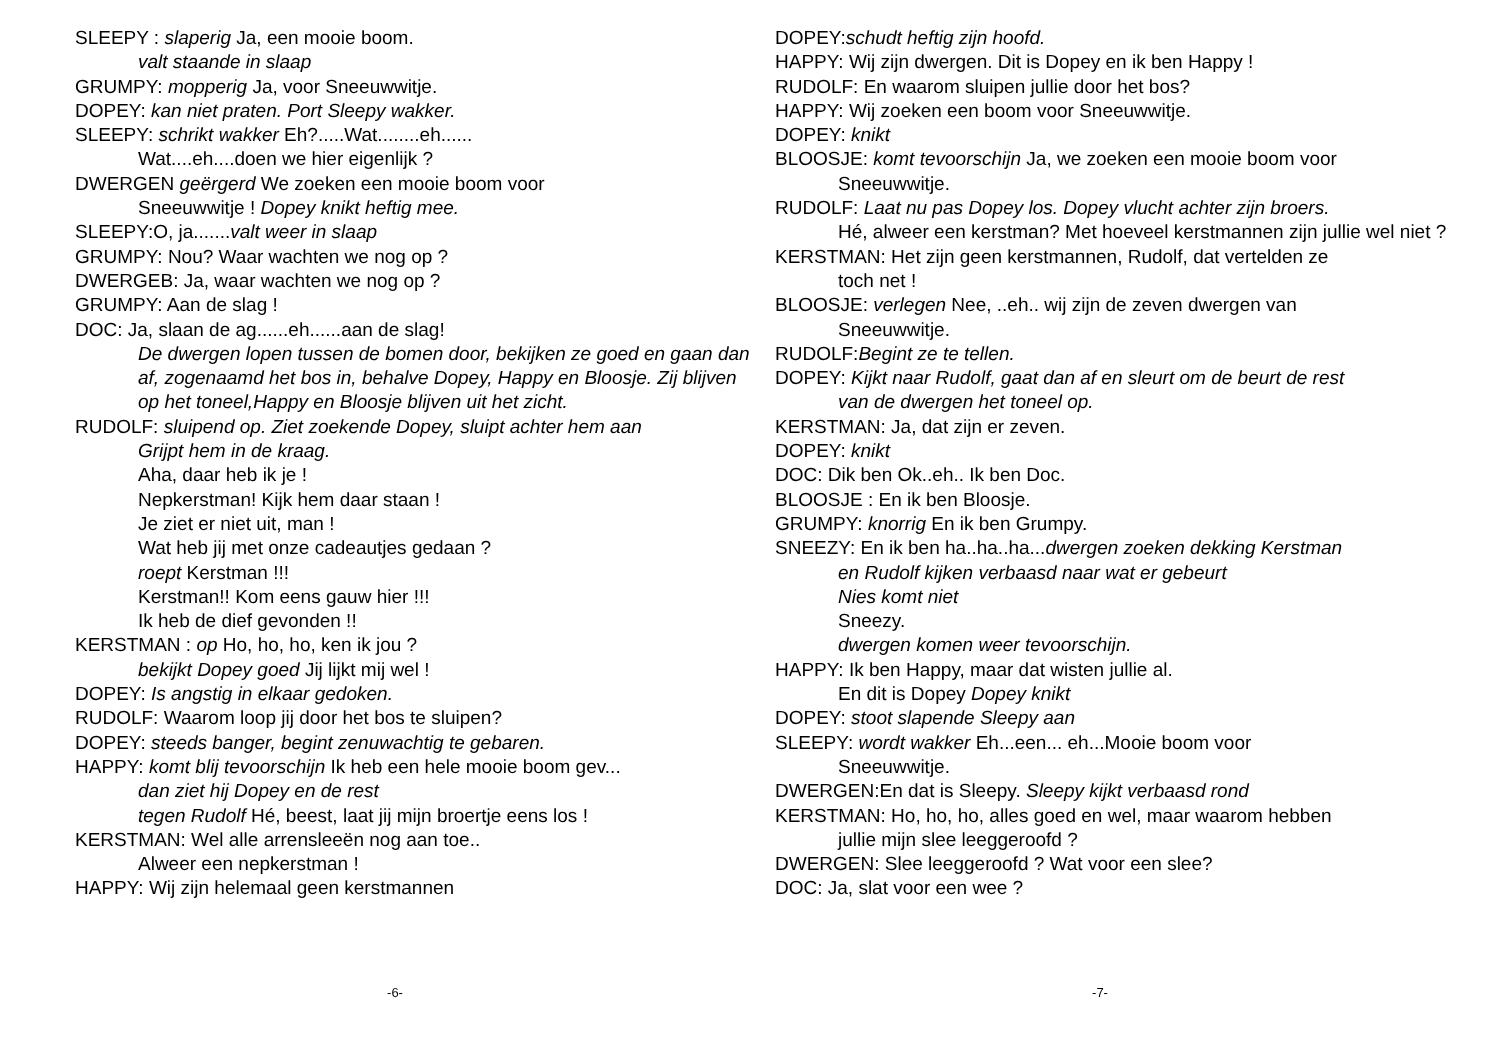SLEEPY : slaperig Ja, een mooie boom.
valt staande in slaap
GRUMPY: mopperig Ja, voor Sneeuwwitje.
DOPEY: kan niet praten. Port Sleepy wakker.
SLEEPY: schrikt wakker Eh?.....Wat........eh......
Wat....eh....doen we hier eigenlijk ?
DWERGEN geërgerd We zoeken een mooie boom voor
Sneeuwwitje ! Dopey knikt heftig mee.
SLEEPY:O, ja.......valt weer in slaap
GRUMPY: Nou? Waar wachten we nog op ?
DWERGEB: Ja, waar wachten we nog op ?
GRUMPY: Aan de slag !
DOC: Ja, slaan de ag......eh......aan de slag!
De dwergen lopen tussen de bomen door, bekijken ze goed en gaan dan af, zogenaamd het bos in, behalve Dopey, Happy en Bloosje. Zij blijven op het toneel,Happy en Bloosje blijven uit het zicht.
RUDOLF: sluipend op. Ziet zoekende Dopey, sluipt achter hem aan
Grijpt hem in de kraag.
Aha, daar heb ik je !
Nepkerstman! Kijk hem daar staan !
Je ziet er niet uit, man !
Wat heb jij met onze cadeautjes gedaan ?
roept Kerstman !!!
Kerstman!! Kom eens gauw hier !!!
Ik heb de dief gevonden !!
KERSTMAN : op Ho, ho, ho, ken ik jou ?
bekijkt Dopey goed Jij lijkt mij wel !
DOPEY: Is angstig in elkaar gedoken.
RUDOLF: Waarom loop jij door het bos te sluipen?
DOPEY: steeds banger, begint zenuwachtig te gebaren.
HAPPY: komt blij tevoorschijn Ik heb een hele mooie boom gev...
dan ziet hij Dopey en de rest
tegen Rudolf Hé, beest, laat jij mijn broertje eens los !
KERSTMAN: Wel alle arrensleeën nog aan toe..
Alweer een nepkerstman !
HAPPY: Wij zijn helemaal geen kerstmannen
-6-
DOPEY:schudt heftig zijn hoofd.
HAPPY: Wij zijn dwergen. Dit is Dopey en ik ben Happy !
RUDOLF: En waarom sluipen jullie door het bos?
HAPPY: Wij zoeken een boom voor Sneeuwwitje.
DOPEY: knikt
BLOOSJE: komt tevoorschijn Ja, we zoeken een mooie boom voor
Sneeuwwitje.
RUDOLF: Laat nu pas Dopey los. Dopey vlucht achter zijn broers.
Hé, alweer een kerstman? Met hoeveel kerstmannen zijn jullie wel niet ?
KERSTMAN: Het zijn geen kerstmannen, Rudolf, dat vertelden ze
toch net !
BLOOSJE: verlegen Nee, ..eh.. wij zijn de zeven dwergen van
Sneeuwwitje.
RUDOLF:Begint ze te tellen.
DOPEY: Kijkt naar Rudolf, gaat dan af en sleurt om de beurt de rest
van de dwergen het toneel op.
KERSTMAN: Ja, dat zijn er zeven.
DOPEY: knikt
DOC: Dik ben Ok..eh.. Ik ben Doc.
BLOOSJE : En ik ben Bloosje.
GRUMPY: knorrig En ik ben Grumpy.
SNEEZY: En ik ben ha..ha..ha...dwergen zoeken dekking Kerstman
en Rudolf kijken verbaasd naar wat er gebeurt
Nies komt niet
Sneezy.
dwergen komen weer tevoorschijn.
HAPPY: Ik ben Happy, maar dat wisten jullie al.
En dit is Dopey Dopey knikt
DOPEY: stoot slapende Sleepy aan
SLEEPY: wordt wakker Eh...een... eh...Mooie boom voor
Sneeuwwitje.
DWERGEN:En dat is Sleepy. Sleepy kijkt verbaasd rond
KERSTMAN: Ho, ho, ho, alles goed en wel, maar waarom hebben
jullie mijn slee leeggeroofd ?
DWERGEN: Slee leeggeroofd ? Wat voor een slee?
DOC: Ja, slat voor een wee ?
-7-